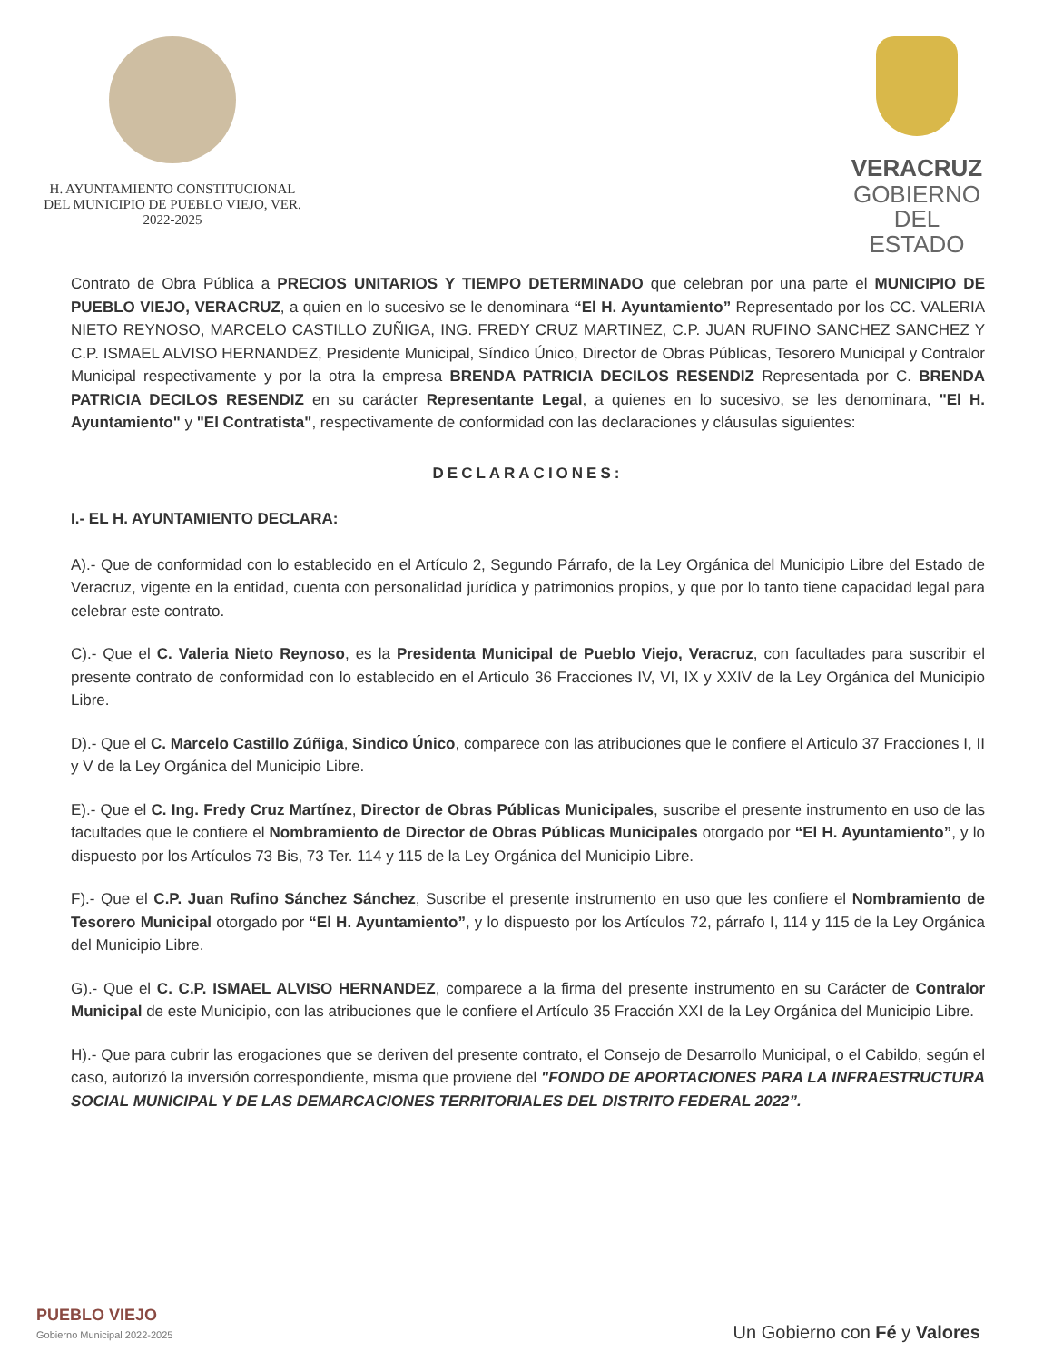H. AYUNTAMIENTO CONSTITUCIONAL
DEL MUNICIPIO DE PUEBLO VIEJO, VER.
2022-2025
VERACRUZ
GOBIERNO
DEL ESTADO
Contrato de Obra Pública a PRECIOS UNITARIOS Y TIEMPO DETERMINADO que celebran por una parte el MUNICIPIO DE PUEBLO VIEJO, VERACRUZ, a quien en lo sucesivo se le denominara “El H. Ayuntamiento” Representado por los CC. VALERIA NIETO REYNOSO, MARCELO CASTILLO ZUÑIGA, ING. FREDY CRUZ MARTINEZ, C.P. JUAN RUFINO SANCHEZ SANCHEZ Y C.P. ISMAEL ALVISO HERNANDEZ, Presidente Municipal, Síndico Único, Director de Obras Públicas, Tesorero Municipal y Contralor Municipal respectivamente y por la otra la empresa BRENDA PATRICIA DECILOS RESENDIZ Representada por C. BRENDA PATRICIA DECILOS RESENDIZ en su carácter Representante Legal, a quienes en lo sucesivo, se les denominara, "El H. Ayuntamiento" y "El Contratista", respectivamente de conformidad con las declaraciones y cláusulas siguientes:
DECLARACIONES:
I.- EL H. AYUNTAMIENTO DECLARA:
A).- Que de conformidad con lo establecido en el Artículo 2, Segundo Párrafo, de la Ley Orgánica del Municipio Libre del Estado de Veracruz, vigente en la entidad, cuenta con personalidad jurídica y patrimonios propios, y que por lo tanto tiene capacidad legal para celebrar este contrato.
C).- Que el C. Valeria Nieto Reynoso, es la Presidenta Municipal de Pueblo Viejo, Veracruz, con facultades para suscribir el presente contrato de conformidad con lo establecido en el Articulo 36 Fracciones IV, VI, IX y XXIV de la Ley Orgánica del Municipio Libre.
D).- Que el C. Marcelo Castillo Zúñiga, Sindico Único, comparece con las atribuciones que le confiere el Articulo 37 Fracciones I, II y V de la Ley Orgánica del Municipio Libre.
E).- Que el C. Ing. Fredy Cruz Martínez, Director de Obras Públicas Municipales, suscribe el presente instrumento en uso de las facultades que le confiere el Nombramiento de Director de Obras Públicas Municipales otorgado por “El H. Ayuntamiento”, y lo dispuesto por los Artículos 73 Bis, 73 Ter. 114 y 115 de la Ley Orgánica del Municipio Libre.
F).- Que el C.P. Juan Rufino Sánchez Sánchez, Suscribe el presente instrumento en uso que les confiere el Nombramiento de Tesorero Municipal otorgado por “El H. Ayuntamiento”, y lo dispuesto por los Artículos 72, párrafo I, 114 y 115 de la Ley Orgánica del Municipio Libre.
G).- Que el C. C.P. ISMAEL ALVISO HERNANDEZ, comparece a la firma del presente instrumento en su Carácter de Contralor Municipal de este Municipio, con las atribuciones que le confiere el Artículo 35 Fracción XXI de la Ley Orgánica del Municipio Libre.
H).- Que para cubrir las erogaciones que se deriven del presente contrato, el Consejo de Desarrollo Municipal, o el Cabildo, según el caso, autorizó la inversión correspondiente, misma que proviene del "FONDO DE APORTACIONES PARA LA INFRAESTRUCTURA SOCIAL MUNICIPAL Y DE LAS DEMARCACIONES TERRITORIALES DEL DISTRITO FEDERAL 2022”.
PUEBLO VIEJO
Gobierno Municipal 2022-2025
Un Gobierno con Fé y Valores